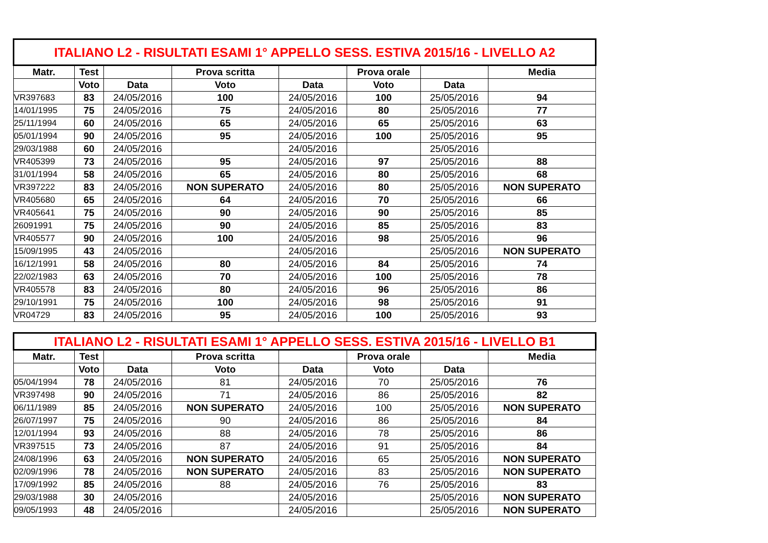| ITALIANO L2 - RISULTATI ESAMI 1° APPELLO SESS. ESTIVA 2015/16 - LIVELLO A2 | | | | | | | |
| --- | --- | --- | --- | --- | --- | --- | --- |
| Matr. | Test | | Prova scritta | | Prova orale | | Media |
| | Voto | Data | Voto | Data | Voto | Data | |
| VR397683 | 83 | 24/05/2016 | 100 | 24/05/2016 | 100 | 25/05/2016 | 94 |
| 14/01/1995 | 75 | 24/05/2016 | 75 | 24/05/2016 | 80 | 25/05/2016 | 77 |
| 25/11/1994 | 60 | 24/05/2016 | 65 | 24/05/2016 | 65 | 25/05/2016 | 63 |
| 05/01/1994 | 90 | 24/05/2016 | 95 | 24/05/2016 | 100 | 25/05/2016 | 95 |
| 29/03/1988 | 60 | 24/05/2016 | | 24/05/2016 | | 25/05/2016 | |
| VR405399 | 73 | 24/05/2016 | 95 | 24/05/2016 | 97 | 25/05/2016 | 88 |
| 31/01/1994 | 58 | 24/05/2016 | 65 | 24/05/2016 | 80 | 25/05/2016 | 68 |
| VR397222 | 83 | 24/05/2016 | NON SUPERATO | 24/05/2016 | 80 | 25/05/2016 | NON SUPERATO |
| VR405680 | 65 | 24/05/2016 | 64 | 24/05/2016 | 70 | 25/05/2016 | 66 |
| VR405641 | 75 | 24/05/2016 | 90 | 24/05/2016 | 90 | 25/05/2016 | 85 |
| 26091991 | 75 | 24/05/2016 | 90 | 24/05/2016 | 85 | 25/05/2016 | 83 |
| VR405577 | 90 | 24/05/2016 | 100 | 24/05/2016 | 98 | 25/05/2016 | 96 |
| 15/09/1995 | 43 | 24/05/2016 | | 24/05/2016 | | 25/05/2016 | NON SUPERATO |
| 16/12/1991 | 58 | 24/05/2016 | 80 | 24/05/2016 | 84 | 25/05/2016 | 74 |
| 22/02/1983 | 63 | 24/05/2016 | 70 | 24/05/2016 | 100 | 25/05/2016 | 78 |
| VR405578 | 83 | 24/05/2016 | 80 | 24/05/2016 | 96 | 25/05/2016 | 86 |
| 29/10/1991 | 75 | 24/05/2016 | 100 | 24/05/2016 | 98 | 25/05/2016 | 91 |
| VR04729 | 83 | 24/05/2016 | 95 | 24/05/2016 | 100 | 25/05/2016 | 93 |
| ITALIANO L2 - RISULTATI ESAMI 1° APPELLO SESS. ESTIVA 2015/16 - LIVELLO B1 | | | | | | | |
| --- | --- | --- | --- | --- | --- | --- | --- |
| Matr. | Test | | Prova scritta | | Prova orale | | Media |
| | Voto | Data | Voto | Data | Voto | Data | |
| 05/04/1994 | 78 | 24/05/2016 | 81 | 24/05/2016 | 70 | 25/05/2016 | 76 |
| VR397498 | 90 | 24/05/2016 | 71 | 24/05/2016 | 86 | 25/05/2016 | 82 |
| 06/11/1989 | 85 | 24/05/2016 | NON SUPERATO | 24/05/2016 | 100 | 25/05/2016 | NON SUPERATO |
| 26/07/1997 | 75 | 24/05/2016 | 90 | 24/05/2016 | 86 | 25/05/2016 | 84 |
| 12/01/1994 | 93 | 24/05/2016 | 88 | 24/05/2016 | 78 | 25/05/2016 | 86 |
| VR397515 | 73 | 24/05/2016 | 87 | 24/05/2016 | 91 | 25/05/2016 | 84 |
| 24/08/1996 | 63 | 24/05/2016 | NON SUPERATO | 24/05/2016 | 65 | 25/05/2016 | NON SUPERATO |
| 02/09/1996 | 78 | 24/05/2016 | NON SUPERATO | 24/05/2016 | 83 | 25/05/2016 | NON SUPERATO |
| 17/09/1992 | 85 | 24/05/2016 | 88 | 24/05/2016 | 76 | 25/05/2016 | 83 |
| 29/03/1988 | 30 | 24/05/2016 | | 24/05/2016 | | 25/05/2016 | NON SUPERATO |
| 09/05/1993 | 48 | 24/05/2016 | | 24/05/2016 | | 25/05/2016 | NON SUPERATO |